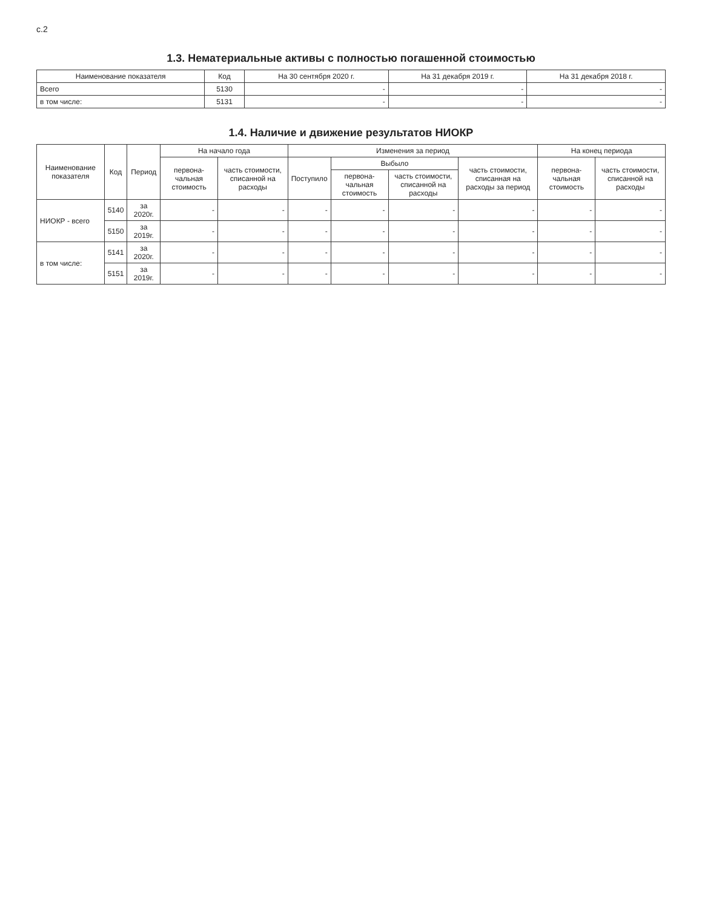с.2
1.3. Нематериальные активы с полностью погашенной стоимостью
| Наименование показателя | Код | На 30 сентября 2020 г. | На 31 декабря 2019 г. | На 31 декабря 2018 г. |
| --- | --- | --- | --- | --- |
| Всего | 5130 | - | - | - |
| в том числе: | 5131 | - | - | - |
1.4. Наличие и движение результатов НИОКР
| Наименование показателя | Код | Период | На начало года | | Изменения за период | | | | На конец периода | |
| --- | --- | --- | --- | --- | --- | --- | --- | --- | --- | --- |
| | | | первона-чальная стоимость | часть стоимости, списанной на расходы | Поступило | Выбыло | | часть стоимости, списанная на расходы за период | первона-чальная стоимость | часть стоимости, списанной на расходы |
| | | | | | | первона-чальная стоимость | часть стоимости, списанной на расходы | | | |
| НИОКР - всего | 5140 | за 2020г. | - | - | - | - | - | - | - | - |
| | 5150 | за 2019г. | - | - | - | - | - | - | - | - |
| в том числе: | 5141 | за 2020г. | - | - | - | - | - | - | - | - |
| | 5151 | за 2019г. | - | - | - | - | - | - | - | - |